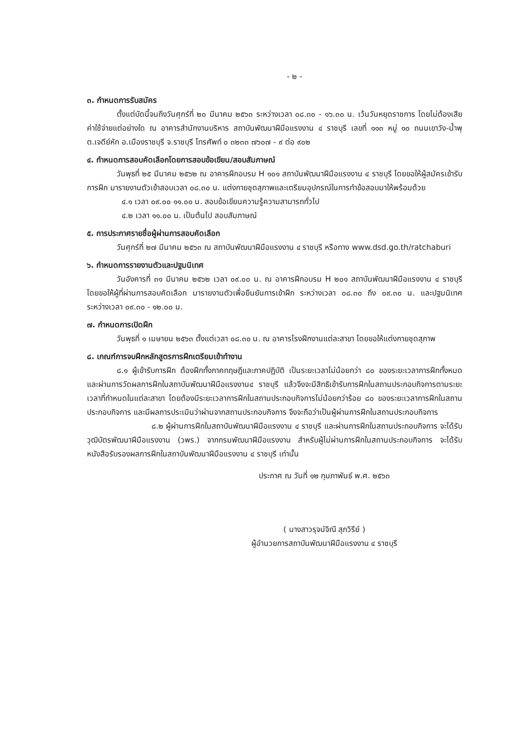- ๒ -
๓. กำหนดการรับสมัคร
ตั้งแต่บัดนี้จนถึงวันศุกร์ที่ ๒๐ มีนาคม ๒๕๖๓ ระหว่างเวลา ๐๘.๓๐ - ๑๖.๓๐ น. เว้นวันหยุดราชการ โดยไม่ต้องเสียค่าใช้จ่ายแต่อย่างใด ณ อาคารสำนักงานบริหาร สถาบันพัฒนาฝีมือแรงงาน ๔ ราชบุรี เลขที่ ๑๑๓ หมู่ ๑๐ ถนนเขาวัง-น้ำพุ ต.เจดีย์หัก อ.เมืองราชบุรี จ.ราชบุรี โทรศัพท์ ๐ ๓๒๓๓ ๗๖๐๗ - ๙ ต่อ ๙๐๒
๔. กำหนดการสอบคัดเลือกโดยการสอบข้อเขียน/สอบสัมภาษณ์
วันพุธที่ ๒๕ มีนาคม ๒๕๖๒ ณ อาคารฝึกอบรม H ๑๐๑ สถาบันพัฒนาฝีมือแรงงาน ๔ ราชบุรี โดยขอให้ผู้สมัครเข้ารับการฝึก มารายงานตัวเข้าสอบเวลา ๐๘.๓๐ น. แต่งกายชุดสุภาพและเตรียมอุปกรณ์ในการทำข้อสอบมาให้พร้อมด้วย
๔.๑ เวลา ๐๙.๐๐ ๑๑.๐๐ น. สอบข้อเขียนความรู้ความสามารถทั่วไป
๔.๒ เวลา ๑๑.๐๐ น. เป็นต้นไป สอบสัมภาษณ์
๕. การประกาศรายชื่อผู้ผ่านการสอบคัดเลือก
วันศุกร์ที่ ๒๗ มีนาคม ๒๕๖๓ ณ สถาบันพัฒนาฝีมือแรงงาน ๔ ราชบุรี หรือทาง www.dsd.go.th/ratchaburi
๖. กำหนดการรายงานตัวและปฐมนิเทศ
วันอังคารที่ ๓๑ มีนาคม ๒๕๖๒ เวลา ๐๙.๐๐ น. ณ อาคารฝึกอบรม H ๒๐๑ สถาบันพัฒนาฝีมือแรงงาน ๔ ราชบุรี โดยขอให้ผู้ที่ผ่านการสอบคัดเลือก มารายงานตัวเพื่อยืนยันการเข้าฝึก ระหว่างเวลา ๐๘.๓๐ ถึง ๐๙.๓๐ น. และปฐมนิเทศ ระหว่างเวลา ๐๙.๓๐ - ๑๒.๐๐ น.
๗. กำหนดการเปิดฝึก
วันพุธที่ ๑ เมษายน ๒๕๖๓ ตั้งแต่เวลา ๐๘.๓๐ น. ณ อาคารโรงฝึกงานแต่ละสาขา โดยขอให้แต่งกายชุดสุภาพ
๘. เกณฑ์การจบฝึกหลักสูตรการฝึกเตรียมเข้าทำงาน
๘.๑ ผู้เข้ารับการฝึก ต้องฝึกทั้งภาคทฤษฎีและภาคปฏิบัติ เป็นระยะเวลาไม่น้อยกว่า ๘๐ ของระยะเวลาการฝึกทั้งหมด และผ่านการวัดผลการฝึกในสถาบันพัฒนาฝีมือแรงงาน๔ ราชบุรี แล้วจึงจะมีสิทธิเข้ารับการฝึกในสถานประกอบกิจการตามระยะเวลาที่กำหนดในแต่ละสาขา โดยต้องมีระยะเวลาการฝึกในสถานประกอบกิจการไม่น้อยกว่าร้อย ๘๐ ของระยะเวลาการฝึกในสถานประกอบกิจการ และมีผลการประเมินว่าผ่านจากสถานประกอบกิจการ จึงจะถือว่าเป็นผู้ผ่านการฝึกในสถานประกอบกิจการ
๘.๒ ผู้ผ่านการฝึกในสถาบันพัฒนาฝีมือแรงงาน ๔ ราชบุรี และผ่านการฝึกในสถานประกอบกิจการ จะได้รับวุฒิบัตรพัฒนาฝีมือแรงงาน (วพร.) จากกรมพัฒนาฝีมือแรงงาน สำหรับผู้ไม่ผ่านการฝึกในสถานประกอบกิจการ จะได้รับหนังสือรับรองผลการฝึกในสถาบันพัฒนาฝีมือแรงงาน ๔ ราชบุรี เท่านั้น
ประกาศ ณ วันที่ ๑๒ กุมภาพันธ์ พ.ศ. ๒๕๖๓
( นางสาวรุจน์จิณี สุภวิรีย์ )
ผู้อำนวยการสถาบันพัฒนาฝีมือแรงงาน ๔ ราชบุรี